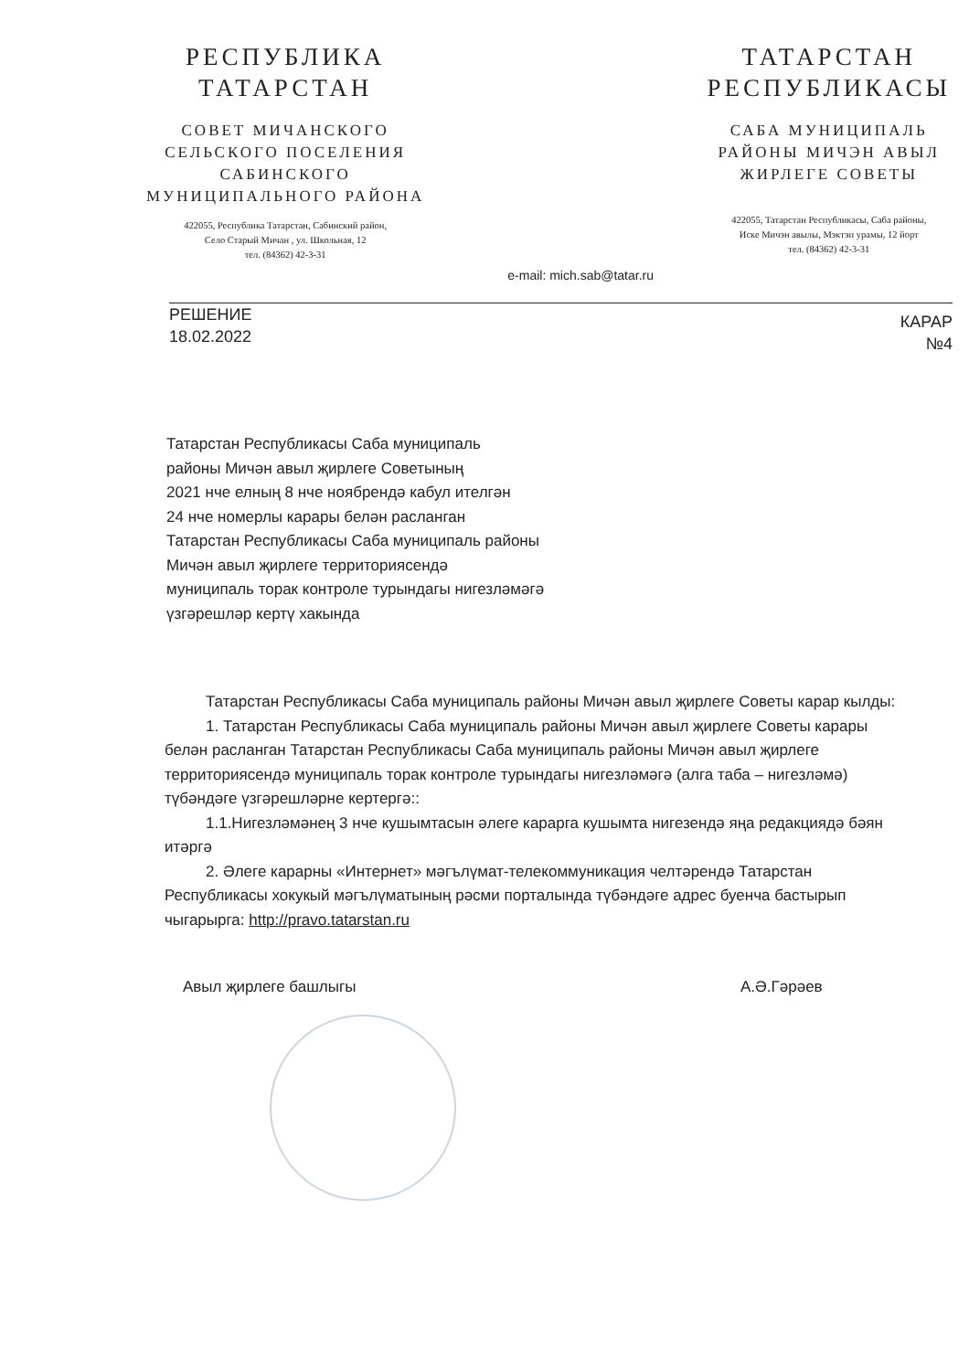РЕСПУБЛИКА
ТАТАРСТАН
СОВЕТ МИЧАНСКОГО
СЕЛЬСКОГО ПОСЕЛЕНИЯ
САБИНСКОГО
МУНИЦИПАЛЬНОГО РАЙОНА
422055, Республика Татарстан, Сабинский район,
Село Старый Мичан , ул. Школьная, 12
тел. (84362) 42-3-31
ТАТАРСТАН
РЕСПУБЛИКАСЫ
САБА МУНИЦИПАЛЬ
РАЙОНЫ МИЧЭН АВЫЛ
ЖИРЛЕГЕ СОВЕТЫ
422055, Татарстан Республикасы, Саба районы,
Иске Мичэн авылы, Мэктэп урамы, 12 йорт
тел. (84362) 42-3-31
e-mail: mich.sab@tatar.ru
РЕШЕНИЕ
18.02.2022
КАРАР
№4
Татарстан Республикасы Саба муниципаль
районы Мичән авыл җирлеге Советының
2021 нче елның 8 нче ноябрендә кабул ителгән
24 нче номерлы карары белән расланган
Татарстан Республикасы Саба муниципаль районы
Мичән авыл җирлеге территориясендә
муниципаль торак контроле турындагы нигезләмәгә
үзгәрешләр кертү хакында
Татарстан Республикасы Саба муниципаль районы Мичән авыл җирлеге Советы карар кылды:
1. Татарстан Республикасы Саба муниципаль районы Мичән авыл җирлеге Советы карары белән расланган Татарстан Республикасы Саба муниципаль районы Мичән авыл җирлеге территориясендә муниципаль торак контроле турындагы нигезләмәгә (алга таба – нигезләмә) түбәндәге үзгәрешләрне кертергә::
1.1.Нигезләмәнең 3 нче кушымтасын әлеге карарга кушымта нигезендә яңа редакциядә бәян итәргә
2. Әлеге карарны «Интернет» мәгълүмат-телекоммуникация челтәрендә Татарстан Республикасы хокукый мәгълүматының рәсми порталында түбәндәге адрес буенча бастырып чыгарырга: http://pravo.tatarstan.ru
Авыл җирлеге башлыгы А.Ә.Гәрәев